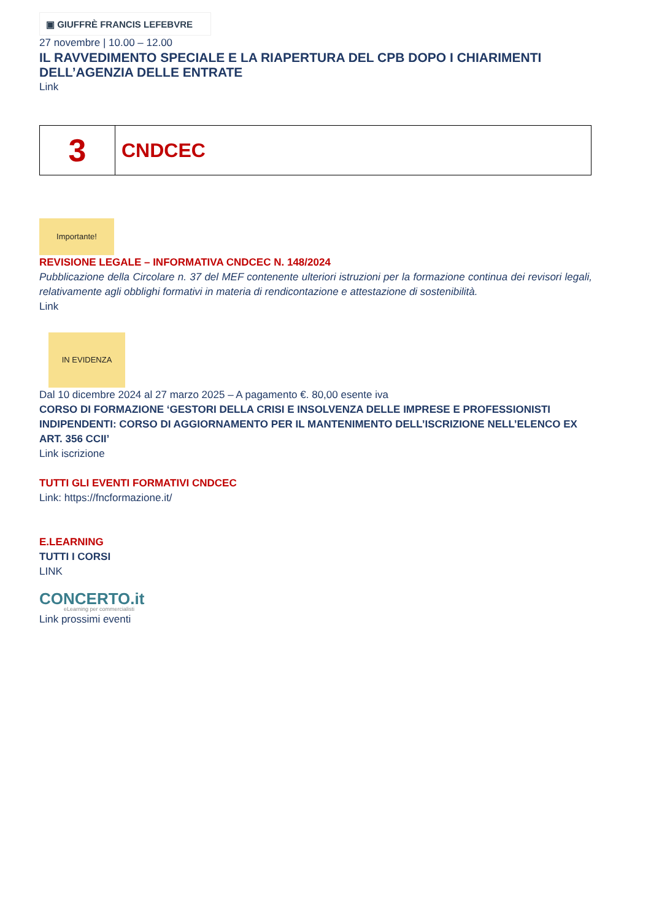▣ GIUFFRÈ FRANCIS LEFEBVRE
27 novembre | 10.00 – 12.00
IL RAVVEDIMENTO SPECIALE E LA RIAPERTURA DEL CPB DOPO I CHIARIMENTI DELL’AGENZIA DELLE ENTRATE
Link
| 3 | CNDCEC |
Importante!
REVISIONE LEGALE – INFORMATIVA CNDCEC N. 148/2024
Pubblicazione della Circolare n. 37 del MEF contenente ulteriori istruzioni per la formazione continua dei revisori legali, relativamente agli obblighi formativi in materia di rendicontazione e attestazione di sostenibilità.
Link
IN EVIDENZA
Dal 10 dicembre 2024 al 27 marzo 2025 – A pagamento €. 80,00 esente iva
CORSO DI FORMAZIONE ‘GESTORI DELLA CRISI E INSOLVENZA DELLE IMPRESE E PROFESSIONISTI INDIPENDENTI: CORSO DI AGGIORNAMENTO PER IL MANTENIMENTO DELL’ISCRIZIONE NELL’ELENCO EX ART. 356 CCII’
Link iscrizione
TUTTI GLI EVENTI FORMATIVI CNDCEC
Link: https://fncformazione.it/
E.LEARNING
TUTTI I CORSI
LINK
CONCERTO.it
eLearning per commercialisti
Link prossimi eventi